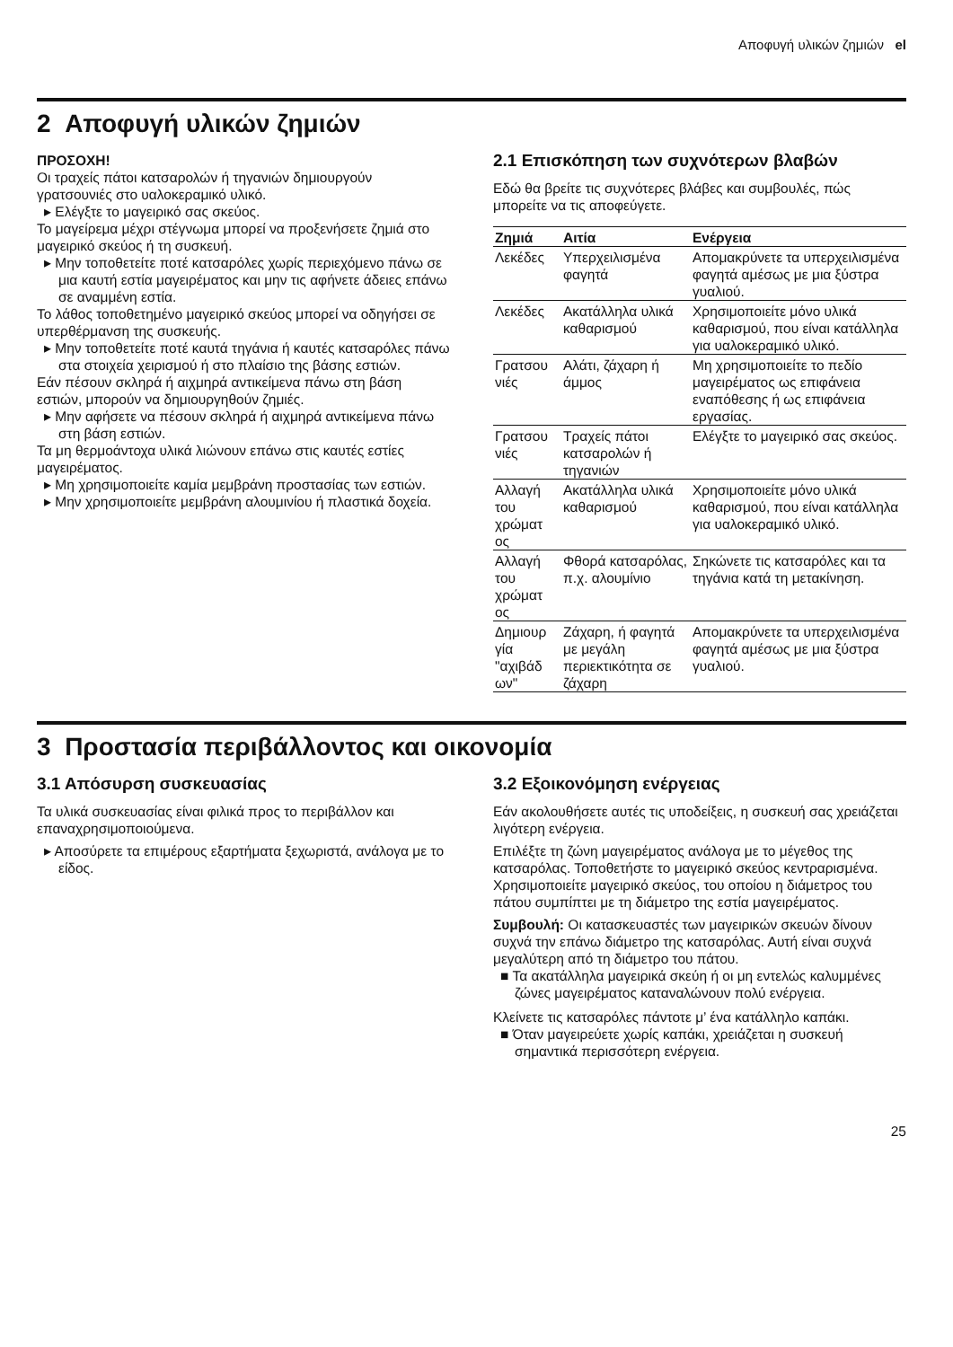Αποφυγή υλικών ζημιών el
2 Αποφυγή υλικών ζημιών
ΠΡΟΣΟΧΗ!
Οι τραχείς πάτοι κατσαρολών ή τηγανιών δημιουργούν γρατσουνιές στο υαλοκεραμικό υλικό.
▸ Ελέγξτε το μαγειρικό σας σκεύος.
Το μαγείρεμα μέχρι στέγνωμα μπορεί να προξενήσετε ζημιά στο μαγειρικό σκεύος ή τη συσκευή.
▸ Μην τοποθετείτε ποτέ κατσαρόλες χωρίς περιεχόμενο πάνω σε μια καυτή εστία μαγειρέματος και μην τις αφήνετε άδειες επάνω σε αναμμένη εστία.
Το λάθος τοποθετημένο μαγειρικό σκεύος μπορεί να οδηγήσει σε υπερθέρμανση της συσκευής.
▸ Μην τοποθετείτε ποτέ καυτά τηγάνια ή καυτές κατσαρόλες πάνω στα στοιχεία χειρισμού ή στο πλαίσιο της βάσης εστιών.
Εάν πέσουν σκληρά ή αιχμηρά αντικείμενα πάνω στη βάση εστιών, μπορούν να δημιουργηθούν ζημιές.
▸ Μην αφήσετε να πέσουν σκληρά ή αιχμηρά αντικείμενα πάνω στη βάση εστιών.
Τα μη θερμοάντοχα υλικά λιώνουν επάνω στις καυτές εστίες μαγειρέματος.
▸ Μη χρησιμοποιείτε καμία μεμβράνη προστασίας των εστιών.
▸ Μην χρησιμοποιείτε μεμβράνη αλουμινίου ή πλαστικά δοχεία.
2.1 Επισκόπηση των συχνότερων βλαβών
Εδώ θα βρείτε τις συχνότερες βλάβες και συμβουλές, πώς μπορείτε να τις αποφεύγετε.
| Ζημιά | Αιτία | Ενέργεια |
| --- | --- | --- |
| Λεκέδες | Υπερχειλισμένα φαγητά | Απομακρύνετε τα υπερχειλισμένα φαγητά αμέσως με μια ξύστρα γυαλιού. |
| Λεκέδες | Ακατάλληλα υλικά καθαρισμού | Χρησιμοποιείτε μόνο υλικά καθαρισμού, που είναι κατάλληλα για υαλοκεραμικό υλικό. |
| Γρατσου νιές | Αλάτι, ζάχαρη ή άμμος | Μη χρησιμοποιείτε το πεδίο μαγειρέματος ως επιφάνεια εναπόθεσης ή ως επιφάνεια εργασίας. |
| Γρατσου νιές | Τραχείς πάτοι κατσαρολών ή τηγανιών | Ελέγξτε το μαγειρικό σας σκεύος. |
| Αλλαγή του χρώματ ος | Ακατάλληλα υλικά καθαρισμού | Χρησιμοποιείτε μόνο υλικά καθαρισμού, που είναι κατάλληλα για υαλοκεραμικό υλικό. |
| Αλλαγή του χρώματ ος | Φθορά κατσαρόλας, π.χ. αλουμίνιο | Σηκώνετε τις κατσαρόλες και τα τηγάνια κατά τη μετακίνηση. |
| Δημιουρ γία "αχιβάδ ων" | Ζάχαρη, ή φαγητά με μεγάλη περιεκτικότητα σε ζάχαρη | Απομακρύνετε τα υπερχειλισμένα φαγητά αμέσως με μια ξύστρα γυαλιού. |
3 Προστασία περιβάλλοντος και οικονομία
3.1 Απόσυρση συσκευασίας
Τα υλικά συσκευασίας είναι φιλικά προς το περιβάλλον και επαναχρησιμοποιούμενα.
▸ Αποσύρετε τα επιμέρους εξαρτήματα ξεχωριστά, ανάλογα με το είδος.
3.2 Εξοικονόμηση ενέργειας
Εάν ακολουθήσετε αυτές τις υποδείξεις, η συσκευή σας χρειάζεται λιγότερη ενέργεια.
Επιλέξτε τη ζώνη μαγειρέματος ανάλογα με το μέγεθος της κατσαρόλας. Τοποθετήστε το μαγειρικό σκεύος κεντραρισμένα.
Χρησιμοποιείτε μαγειρικό σκεύος, του οποίου η διάμετρος του πάτου συμπίπτει με τη διάμετρο της εστία μαγειρέματος.
Συμβουλή: Οι κατασκευαστές των μαγειρικών σκευών δίνουν συχνά την επάνω διάμετρο της κατσαρόλας. Αυτή είναι συχνά μεγαλύτερη από τη διάμετρο του πάτου.
■ Τα ακατάλληλα μαγειρικά σκεύη ή οι μη εντελώς καλυμμένες ζώνες μαγειρέματος καταναλώνουν πολύ ενέργεια.
Κλείνετε τις κατσαρόλες πάντοτε μ’ ένα κατάλληλο καπάκι.
■ Όταν μαγειρεύετε χωρίς καπάκι, χρειάζεται η συσκευή σημαντικά περισσότερη ενέργεια.
25